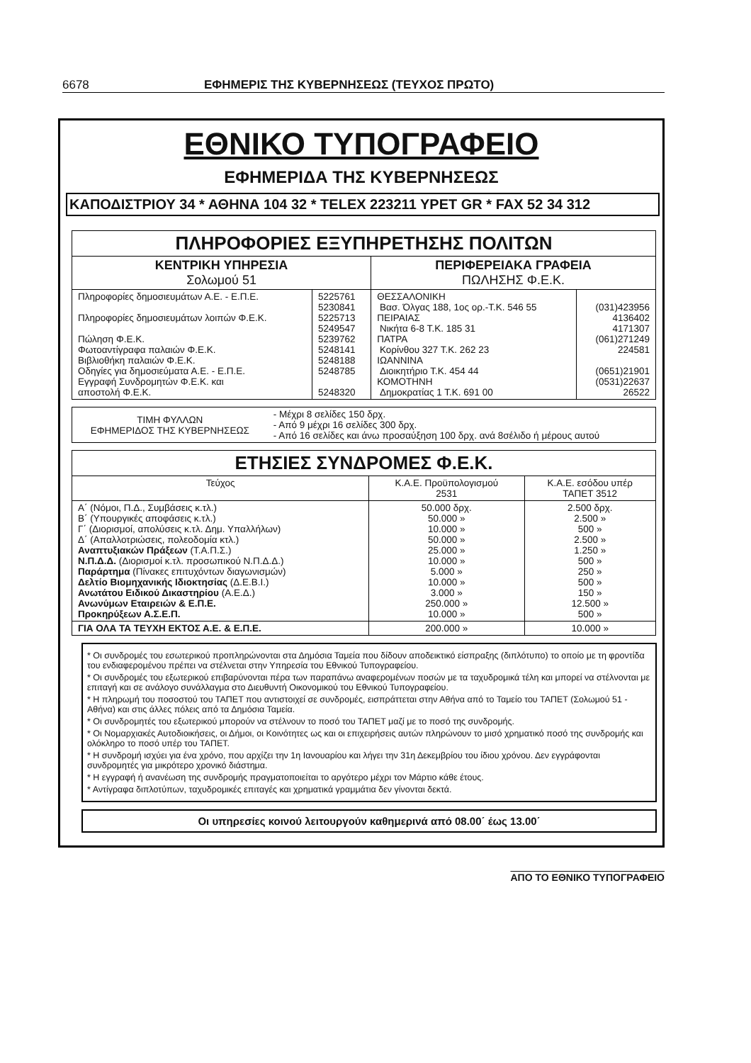6678 ΕΦΗΜΕΡΙΣ ΤΗΣ ΚΥΒΕΡΝΗΣΕΩΣ (ΤΕΥΧΟΣ ΠΡΩΤΟ)
ΕΘΝΙΚΟ ΤΥΠΟΓΡΑΦΕΙΟ
ΕΦΗΜΕΡΙΔΑ ΤΗΣ ΚΥΒΕΡΝΗΣΕΩΣ
ΚΑΠΟΔΙΣΤΡΙΟΥ 34 * ΑΘΗΝΑ 104 32 * TELEX 223211 YPET GR * FAX 52 34 312
| ΠΛΗΡΟΦΟΡΙΕΣ ΕΞΥΠΗΡΕΤΗΣΗΣ ΠΟΛΙΤΩΝ | | | |
| ΚΕΝΤΡΙΚΗ ΥΠΗΡΕΣΙΑ Σολωμού 51 | | ΠΕΡΙΦΕΡΕΙΑΚΑ ΓΡΑΦΕΙΑ ΠΩΛΗΣΗΣ Φ.Ε.Κ. | |
| Πληροφορίες δημοσιευμάτων Α.Ε. - Ε.Π.Ε. Πληροφορίες δημοσιευμάτων λοιπών Φ.Ε.Κ. Πώληση Φ.Ε.Κ. Φωτοαντίγραφα παλαιών Φ.Ε.Κ. Βιβλιοθήκη παλαιών Φ.Ε.Κ. Οδηγίες για δημοσιεύματα Α.Ε. - Ε.Π.Ε. Εγγραφή Συνδρομητών Φ.Ε.Κ. και αποστολή Φ.Ε.Κ. | 5225761 5230841 5225713 5249547 5239762 5248141 5248188 5248785 5248320 | ΘΕΣΣΑΛΟΝΙΚΗ Βασ. Όλγας 188, 1ος ορ.-Τ.Κ. 546 55 ΠΕΙΡΑΙΑΣ Νικήτα 6-8 Τ.Κ. 185 31 ΠΑΤΡΑ Κορίνθου 327 Τ.Κ. 262 23 ΙΩΑΝΝΙΝΑ Διοικητήριο Τ.Κ. 454 44 ΚΟΜΟΤΗΝΗ Δημοκρατίας 1 Τ.Κ. 691 00 | (031)423956 4136402 4171307 (061)271249 224581 (0651)21901 (0531)22637 26522 |
| ΤΙΜΗ ΦΥΛΛΩΝ ΕΦΗΜΕΡΙΔΟΣ ΤΗΣ ΚΥΒΕΡΝΗΣΕΩΣ | - Μέχρι 8 σελίδες 150 δρχ. - Από 9 μέχρι 16 σελίδες 300 δρχ. - Από 16 σελίδες και άνω προσαύξηση 100 δρχ. ανά 8σέλιδο ή μέρους αυτού |
| ΕΤΗΣΙΕΣ ΣΥΝΔΡΟΜΕΣ Φ.Ε.Κ. | | |
| Τεύχος | Κ.Α.Ε. Προϋπολογισμού 2531 | Κ.Α.Ε. εσόδου υπέρ ΤΑΠΕΤ 3512 |
| Α΄ (Νόμοι, Π.Δ., Συμβάσεις κ.τλ.) Β΄ (Υπουργικές αποφάσεις κ.τλ.) Γ΄ (Διορισμοί, απολύσεις κ.τλ. Δημ. Υπαλλήλων) Δ΄ (Απαλλοτριώσεις, πολεοδομία κτλ.) Αναπτυξιακών Πράξεων (Τ.Α.Π.Σ.) Ν.Π.Δ.Δ. (Διορισμοί κ.τλ. προσωπικού Ν.Π.Δ.Δ.) Παράρτημα (Πίνακες επιτυχόντων διαγωνισμών) Δελτίο Βιομηχανικής Ιδιοκτησίας (Δ.Ε.Β.Ι.) Ανωτάτου Ειδικού Δικαστηρίου (Α.Ε.Δ.) Ανωνύμων Εταιρειών & Ε.Π.Ε. Προκηρύξεων Α.Σ.Ε.Π. | 50.000 δρχ. 50.000 » 10.000 » 50.000 » 25.000 » 10.000 » 5.000 » 10.000 » 3.000 » 250.000 » 10.000 » | 2.500 δρχ. 2.500 » 500 » 2.500 » 1.250 » 500 » 250 » 500 » 150 » 12.500 » 500 » |
| ΓΙΑ ΟΛΑ ΤΑ ΤΕΥΧΗ ΕΚΤΟΣ Α.Ε. & Ε.Π.Ε. | 200.000 » | 10.000 » |
* Οι συνδρομές του εσωτερικού προπληρώνονται στα Δημόσια Ταμεία που δίδουν αποδεικτικό είσπραξης (διπλότυπο) το οποίο με τη φροντίδα του ενδιαφερομένου πρέπει να στέλνεται στην Υπηρεσία του Εθνικού Τυπογραφείου.
* Οι συνδρομές του εξωτερικού επιβαρύνονται πέρα των παραπάνω αναφερομένων ποσών με τα ταχυδρομικά τέλη και μπορεί να στέλνονται με επιταγή και σε ανάλογο συνάλλαγμα στο Διευθυντή Οικονομικού του Εθνικού Τυπογραφείου.
* Η πληρωμή του ποσοστού του ΤΑΠΕΤ που αντιστοιχεί σε συνδρομές, εισπράττεται στην Αθήνα από το Ταμείο του ΤΑΠΕΤ (Σολωμού 51 - Αθήνα) και στις άλλες πόλεις από τα Δημόσια Ταμεία.
* Οι συνδρομητές του εξωτερικού μπορούν να στέλνουν το ποσό του ΤΑΠΕΤ μαζί με το ποσό της συνδρομής.
* Οι Νομαρχιακές Αυτοδιοικήσεις, οι Δήμοι, οι Κοινότητες ως και οι επιχειρήσεις αυτών πληρώνουν το μισό χρηματικό ποσό της συνδρομής και ολόκληρο το ποσό υπέρ του ΤΑΠΕΤ.
* Η συνδρομή ισχύει για ένα χρόνο, που αρχίζει την 1η Ιανουαρίου και λήγει την 31η Δεκεμβρίου του ίδιου χρόνου. Δεν εγγράφονται συνδρομητές για μικρότερο χρονικό διάστημα.
* Η εγγραφή ή ανανέωση της συνδρομής πραγματοποιείται το αργότερο μέχρι τον Μάρτιο κάθε έτους.
* Αντίγραφα διπλοτύπων, ταχυδρομικές επιταγές και χρηματικά γραμμάτια δεν γίνονται δεκτά.
Οι υπηρεσίες κοινού λειτουργούν καθημερινά από 08.00΄ έως 13.00΄
ΑΠΟ ΤΟ ΕΘΝΙΚΟ ΤΥΠΟΓΡΑΦΕΙΟ